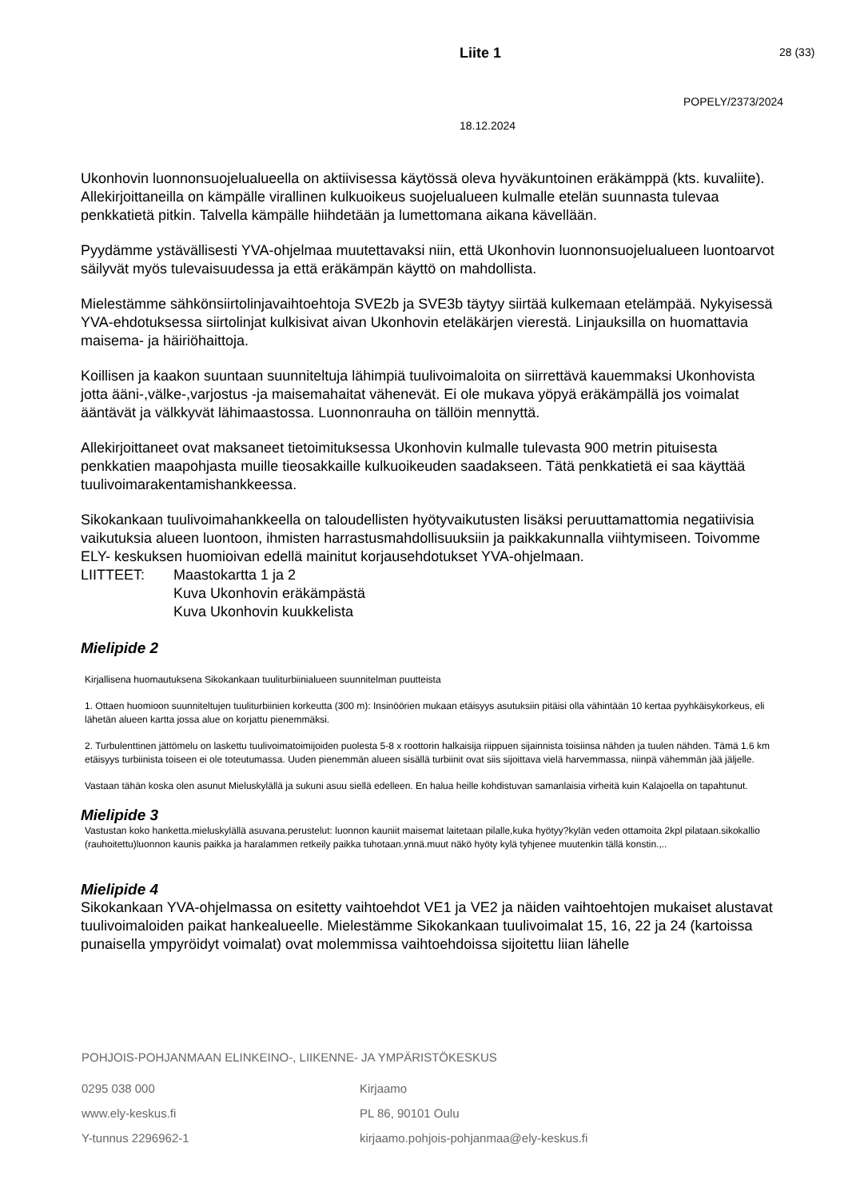Liite 1 28 (33)
POPELY/2373/2024
18.12.2024
Ukonhovin luonnonsuojelualueella on aktiivisessa käytössä oleva hyväkuntoinen eräkämppä (kts. kuvaliite). Allekirjoittaneilla on kämpälle virallinen kulkuoikeus suojelualueen kulmalle etelän suunnasta tulevaa penkkatietä pitkin. Talvella kämpälle hiihdetään ja lumettomana aikana kävellään.
Pyydämme ystävällisesti YVA-ohjelmaa muutettavaksi niin, että Ukonhovin luonnonsuojelualueen luontoarvot säilyvät myös tulevaisuudessa ja että eräkämpän käyttö on mahdollista.
Mielestämme sähkönsiirtolinjavaihtoehtoja SVE2b ja SVE3b täytyy siirtää kulkemaan etelämpää. Nykyisessä YVA-ehdotuksessa siirtolinjat kulkisivat aivan Ukonhovin eteläkärjen vierestä. Linjauksilla on huomattavia maisema- ja häiriöhaittoja.
Koillisen ja kaakon suuntaan suunniteltuja lähimpiä tuulivoimaloita on siirrettävä kauemmaksi Ukonhovista jotta ääni-,välke-,varjostus -ja maisemahaitat vähenevät. Ei ole mukava yöpyä eräkämpällä jos voimalat ääntävät ja välkkyvät lähimaastossa. Luonnonrauha on tällöin mennyttä.
Allekirjoittaneet ovat maksaneet tietoimituksessa Ukonhovin kulmalle tulevasta 900 metrin pituisesta penkkatien maapohjasta muille tieosakkaille kulkuoikeuden saadakseen. Tätä penkkatietä ei saa käyttää tuulivoimarakentamishankkeessa.
Sikokankaan tuulivoimahankkeella on taloudellisten hyötyvaikutusten lisäksi peruuttamattomia negatiivisia vaikutuksia alueen luontoon, ihmisten harrastusmahdollisuuksiin ja paikkakunnalla viihtymiseen. Toivomme ELY- keskuksen huomioivan edellä mainitut korjausehdotukset YVA-ohjelmaan.
LIITTEET: Maastokartta 1 ja 2
Kuva Ukonhovin eräkämpästä
Kuva Ukonhovin kuukkelista
Mielipide 2
Kirjallisena huomautuksena Sikokankaan tuuliturbiinialueen suunnitelman puutteista
1. Ottaen huomioon suunniteltujen tuuliturbiinien korkeutta (300 m): Insinöörien mukaan etäisyys asutuksiin pitäisi olla vähintään 10 kertaa pyyhkäisykorkeus, eli lähetän alueen kartta jossa alue on korjattu pienemmäksi.
2. Turbulenttinen jättömelu on laskettu tuulivoimatoimijoiden puolesta 5-8 x roottorin halkaisija riippuen sijainnista toisiinsa nähden ja tuulen nähden. Tämä 1.6 km etäisyys turbiinista toiseen ei ole toteutumassa. Uuden pienemmän alueen sisällä turbiinit ovat siis sijoittava vielä harvemmassa, niinpä vähemmän jää jäljelle.
Vastaan tähän koska olen asunut Mieluskylällä ja sukuni asuu siellä edelleen. En halua heille kohdistuvan samanlaisia virheitä kuin Kalajoella on tapahtunut.
Mielipide 3
Vastustan koko hanketta.mieluskylällä asuvana.perustelut: luonnon kauniit maisemat laitetaan pilalle,kuka hyötyy?kylän veden ottamoita 2kpl pilataan.sikokallio (rauhoitettu)luonnon kaunis paikka ja haralammen retkeily paikka tuhotaan.ynnä.muut näkö hyöty kylä tyhjenee muutenkin tällä konstin.,..
Mielipide 4
Sikokankaan YVA-ohjelmassa on esitetty vaihtoehdot VE1 ja VE2 ja näiden vaihtoehtojen mukaiset alustavat tuulivoimaloiden paikat hankealueelle. Mielestämme Sikokankaan tuulivoimalat 15, 16, 22 ja 24 (kartoissa punaisella ympyröidyt voimalat) ovat molemmissa vaihtoehdoissa sijoitettu liian lähelle
POHJOIS-POHJANMAAN ELINKEINO-, LIIKENNE- JA YMPÄRISTÖKESKUS
0295 038 000 Kirjaamo
www.ely-keskus.fi PL 86, 90101 Oulu
Y-tunnus 2296962-1 kirjaamo.pohjois-pohjanmaa@ely-keskus.fi